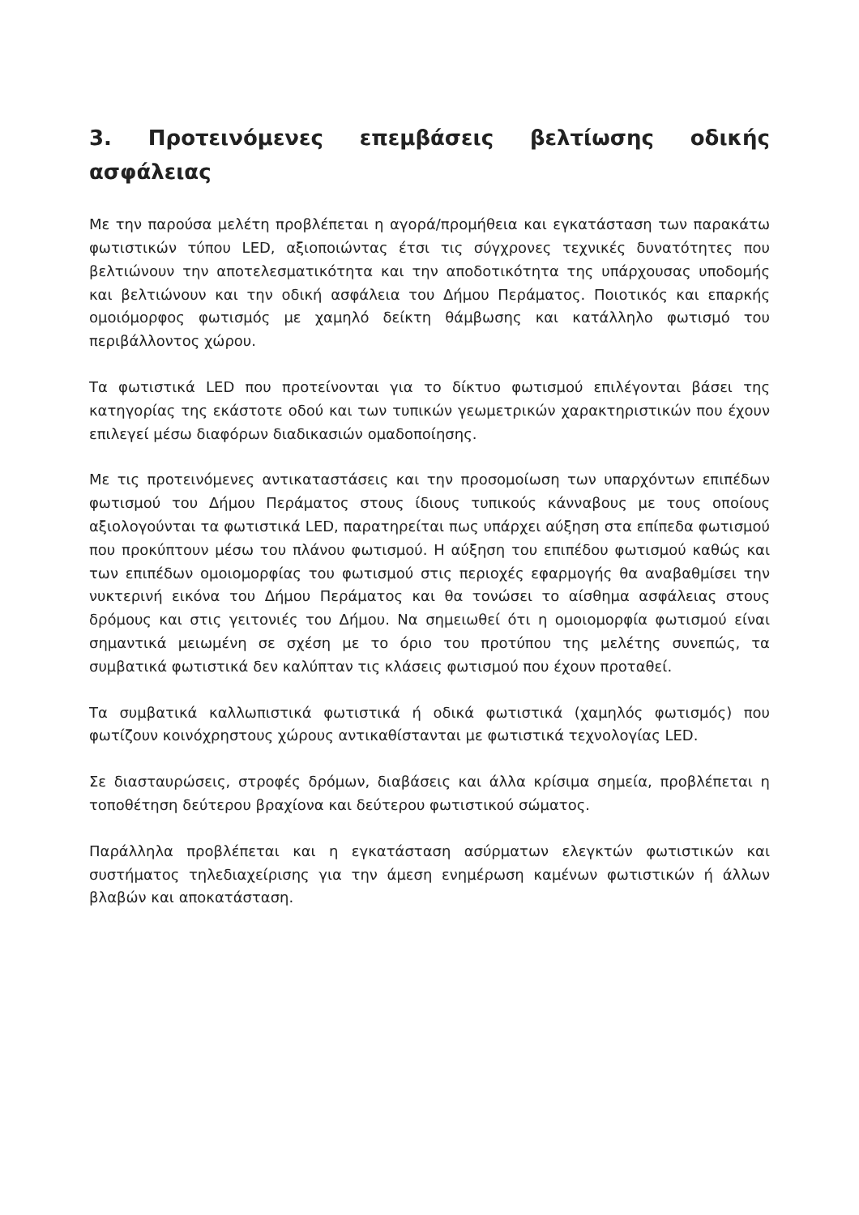3. Προτεινόμενες επεμβάσεις βελτίωσης οδικής ασφάλειας
Με την παρούσα μελέτη προβλέπεται η αγορά/προμήθεια και εγκατάσταση των παρακάτω φωτιστικών τύπου LED, αξιοποιώντας έτσι τις σύγχρονες τεχνικές δυνατότητες που βελτιώνουν την αποτελεσματικότητα και την αποδοτικότητα της υπάρχουσας υποδομής και βελτιώνουν και την οδική ασφάλεια του Δήμου Περάματος. Ποιοτικός και επαρκής ομοιόμορφος φωτισμός με χαμηλό δείκτη θάμβωσης και κατάλληλο φωτισμό του περιβάλλοντος χώρου.
Τα φωτιστικά LED που προτείνονται για το δίκτυο φωτισμού επιλέγονται βάσει της κατηγορίας της εκάστοτε οδού και των τυπικών γεωμετρικών χαρακτηριστικών που έχουν επιλεγεί μέσω διαφόρων διαδικασιών ομαδοποίησης.
Με τις προτεινόμενες αντικαταστάσεις και την προσομοίωση των υπαρχόντων επιπέδων φωτισμού του Δήμου Περάματος στους ίδιους τυπικούς κάνναβους με τους οποίους αξιολογούνται τα φωτιστικά LED, παρατηρείται πως υπάρχει αύξηση στα επίπεδα φωτισμού που προκύπτουν μέσω του πλάνου φωτισμού. Η αύξηση του επιπέδου φωτισμού καθώς και των επιπέδων ομοιομορφίας του φωτισμού στις περιοχές εφαρμογής θα αναβαθμίσει την νυκτερινή εικόνα του Δήμου Περάματος και θα τονώσει το αίσθημα ασφάλειας στους δρόμους και στις γειτονιές του Δήμου. Να σημειωθεί ότι η ομοιομορφία φωτισμού είναι σημαντικά μειωμένη σε σχέση με το όριο του προτύπου της μελέτης συνεπώς, τα συμβατικά φωτιστικά δεν καλύπταν τις κλάσεις φωτισμού που έχουν προταθεί.
Τα συμβατικά καλλωπιστικά φωτιστικά ή οδικά φωτιστικά (χαμηλός φωτισμός) που φωτίζουν κοινόχρηστους χώρους αντικαθίστανται με φωτιστικά τεχνολογίας LED.
Σε διασταυρώσεις, στροφές δρόμων, διαβάσεις και άλλα κρίσιμα σημεία, προβλέπεται η τοποθέτηση δεύτερου βραχίονα και δεύτερου φωτιστικού σώματος.
Παράλληλα προβλέπεται και η εγκατάσταση ασύρματων ελεγκτών φωτιστικών και συστήματος τηλεδιαχείρισης για την άμεση ενημέρωση καμένων φωτιστικών ή άλλων βλαβών και αποκατάσταση.